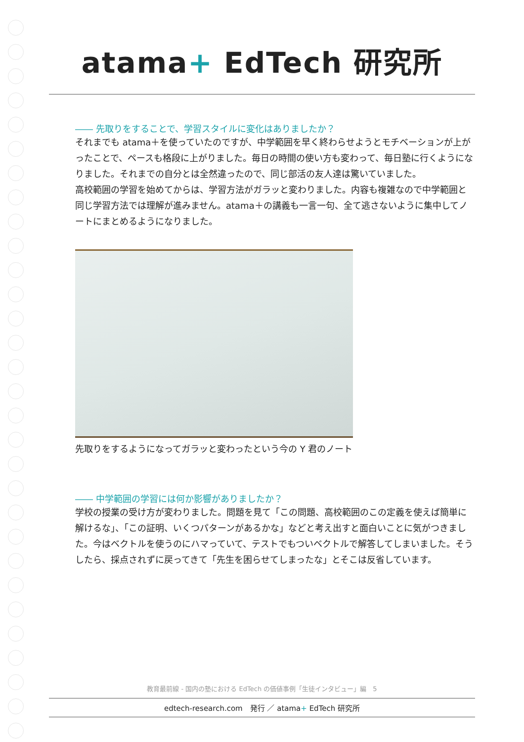atama+ EdTech 研究所
―― 先取りをすることで、学習スタイルに変化はありましたか？
それまでも atama＋を使っていたのですが、中学範囲を早く終わらせようとモチベーションが上がったことで、ペースも格段に上がりました。毎日の時間の使い方も変わって、毎日塾に行くようになりました。それまでの自分とは全然違ったので、同じ部活の友人達は驚いていました。
高校範囲の学習を始めてからは、学習方法がガラッと変わりました。内容も複雑なので中学範囲と同じ学習方法では理解が進みません。atama＋の講義も一言一句、全て逃さないように集中してノートにまとめるようになりました。
先取りをするようになってガラッと変わったという今の Y 君のノート
―― 中学範囲の学習には何か影響がありましたか？
学校の授業の受け方が変わりました。問題を見て「この問題、高校範囲のこの定義を使えば簡単に解けるな」、「この証明、いくつパターンがあるかな」などと考え出すと面白いことに気がつきました。今はベクトルを使うのにハマっていて、テストでもついベクトルで解答してしまいました。そうしたら、採点されずに戻ってきて「先生を困らせてしまったな」とそこは反省しています。
教育最前線 - 国内の塾における EdTech の価値事例「生徒インタビュー」編　5
edtech-research.com　発行 ／ atama+ EdTech 研究所